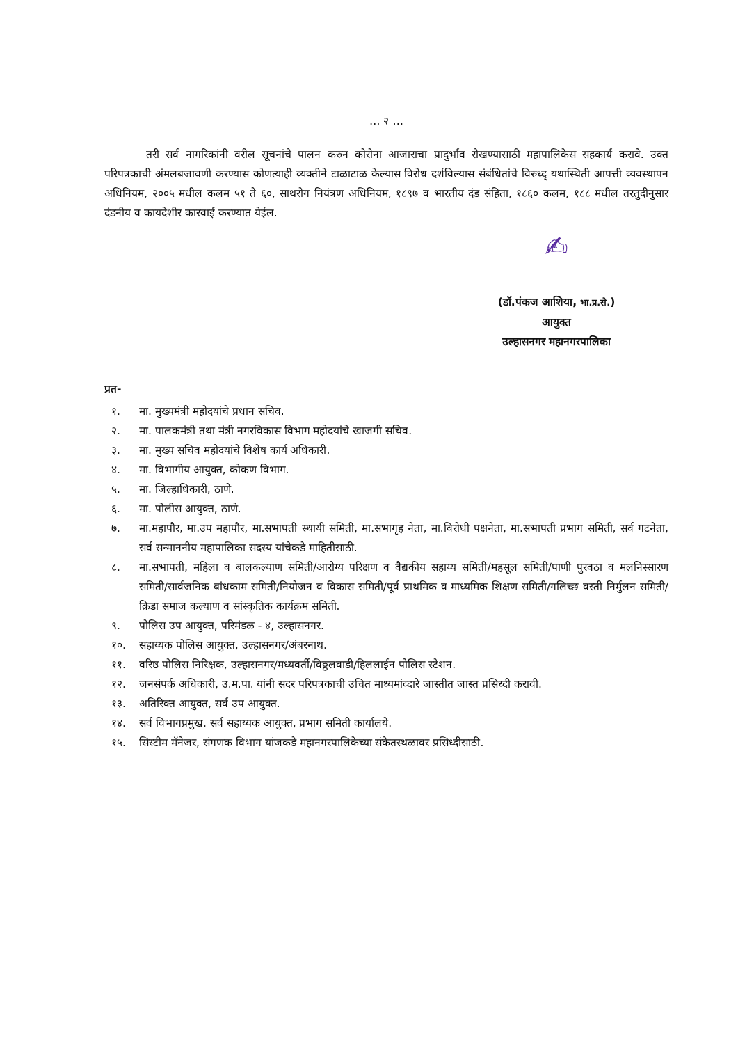… २ …
तरी सर्व नागरिकांनी वरील सूचनांचे पालन करुन कोरोना आजाराचा प्रादुर्भाव रोखण्यासाठी महापालिकेस सहकार्य करावे. उक्त परिपत्रकाची अंमलबजावणी करण्यास कोणत्याही व्यक्तीने टाळाटाळ केल्यास विरोध दर्शविल्यास संबंधितांचे विरुध्द् यथास्थिती आपत्ती व्यवस्थापन अधिनियम, २००५ मधील कलम ५१ ते ६०, साथरोग नियंत्रण अधिनियम, १८९७ व भारतीय दंड संहिता, १८६० कलम, १८८ मधील तरतुदीनुसार दंडनीय व कायदेशीर कारवाई करण्यात येईल.
✍
(डॉ.पंकज आशिया, भा.प्र.से.)
आयुक्त
उल्हासनगर महानगरपालिका
प्रत-
१. मा. मुख्यमंत्री महोदयांचे प्रधान सचिव.
२. मा. पालकमंत्री तथा मंत्री नगरविकास विभाग महोदयांचे खाजगी सचिव.
३. मा. मुख्य सचिव महोदयांचे विशेष कार्य अधिकारी.
४. मा. विभागीय आयुक्त, कोकण विभाग.
५. मा. जिल्हाधिकारी, ठाणे.
६. मा. पोलीस आयुक्त, ठाणे.
७. मा.महापौर, मा.उप महापौर, मा.सभापती स्थायी समिती, मा.सभागृह नेता, मा.विरोधी पक्षनेता, मा.सभापती प्रभाग समिती, सर्व गटनेता, सर्व सन्माननीय महापालिका सदस्य यांचेकडे माहितीसाठी.
८. मा.सभापती, महिला व बालकल्याण समिती/आरोग्य परिक्षण व वैद्यकीय सहाय्य समिती/महसूल समिती/पाणी पुरवठा व मलनिस्सारण समिती/सार्वजनिक बांधकाम समिती/नियोजन व विकास समिती/पूर्व प्राथमिक व माध्यमिक शिक्षण समिती/गलिच्छ वस्ती निर्मुलन समिती/क्रिडा समाज कल्याण व सांस्कृतिक कार्यक्रम समिती.
९. पोलिस उप आयुक्त, परिमंडळ - ४, उल्हासनगर.
१०. सहाय्यक पोलिस आयुक्त, उल्हासनगर/अंबरनाथ.
११. वरिष्ठ पोलिस निरिक्षक, उल्हासनगर/मध्यवर्ती/विठ्ठलवाडी/हिललाईन पोलिस स्टेशन.
१२. जनसंपर्क अधिकारी, उ.म.पा. यांनी सदर परिपत्रकाची उचित माध्यमांव्दारे जास्तीत जास्त प्रसिध्दी करावी.
१३. अतिरिक्त आयुक्त, सर्व उप आयुक्त.
१४. सर्व विभागप्रमुख. सर्व सहाय्यक आयुक्त, प्रभाग समिती कार्यालये.
१५. सिस्टीम मॅनेजर, संगणक विभाग यांजकडे महानगरपालिकेच्या संकेतस्थळावर प्रसिध्दीसाठी.